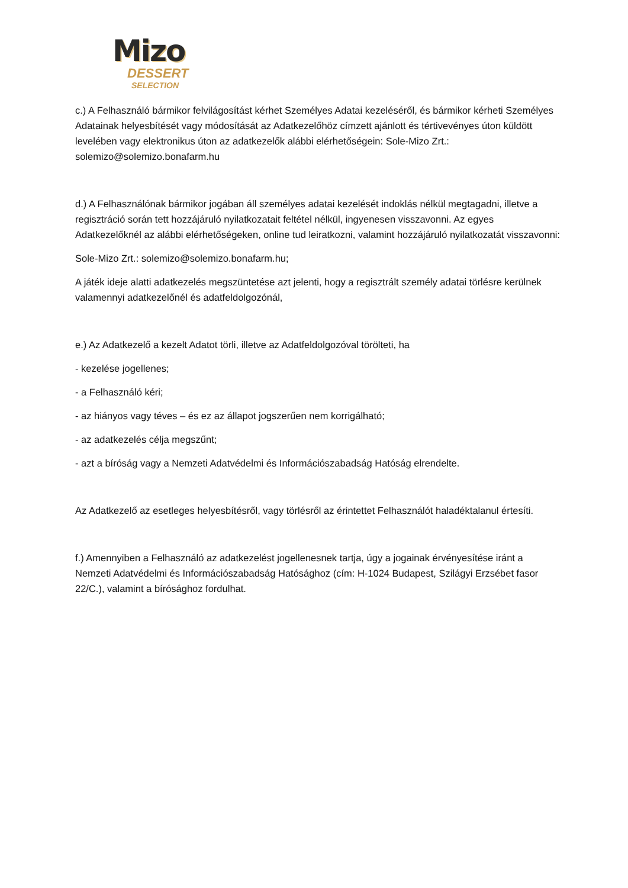Mizo
DESSERT
SELECTION
c.) A Felhasználó bármikor felvilágosítást kérhet Személyes Adatai kezeléséről, és bármikor kérheti Személyes Adatainak helyesbítését vagy módosítását az Adatkezelőhöz címzett ajánlott és tértivevényes úton küldött levelében vagy elektronikus úton az adatkezelők alábbi elérhetőségein: Sole-Mizo Zrt.: solemizo@solemizo.bonafarm.hu
d.) A Felhasználónak bármikor jogában áll személyes adatai kezelését indoklás nélkül megtagadni, illetve a regisztráció során tett hozzájáruló nyilatkozatait feltétel nélkül, ingyenesen visszavonni. Az egyes Adatkezelőknél az alábbi elérhetőségeken, online tud leiratkozni, valamint hozzájáruló nyilatkozatát visszavonni:
Sole-Mizo Zrt.: solemizo@solemizo.bonafarm.hu;
A játék ideje alatti adatkezelés megszüntetése azt jelenti, hogy a regisztrált személy adatai törlésre kerülnek valamennyi adatkezelőnél és adatfeldolgozónál,
e.) Az Adatkezelő a kezelt Adatot törli, illetve az Adatfeldolgozóval törölteti, ha
- kezelése jogellenes;
- a Felhasználó kéri;
- az hiányos vagy téves – és ez az állapot jogszerűen nem korrigálható;
- az adatkezelés célja megszűnt;
- azt a bíróság vagy a Nemzeti Adatvédelmi és Információszabadság Hatóság elrendelte.
Az Adatkezelő az esetleges helyesbítésről, vagy törlésről az érintettet Felhasználót haladéktalanul értesíti.
f.) Amennyiben a Felhasználó az adatkezelést jogellenesnek tartja, úgy a jogainak érvényesítése iránt a Nemzeti Adatvédelmi és Információszabadság Hatósághoz (cím: H-1024 Budapest, Szilágyi Erzsébet fasor 22/C.), valamint a bírósághoz fordulhat.